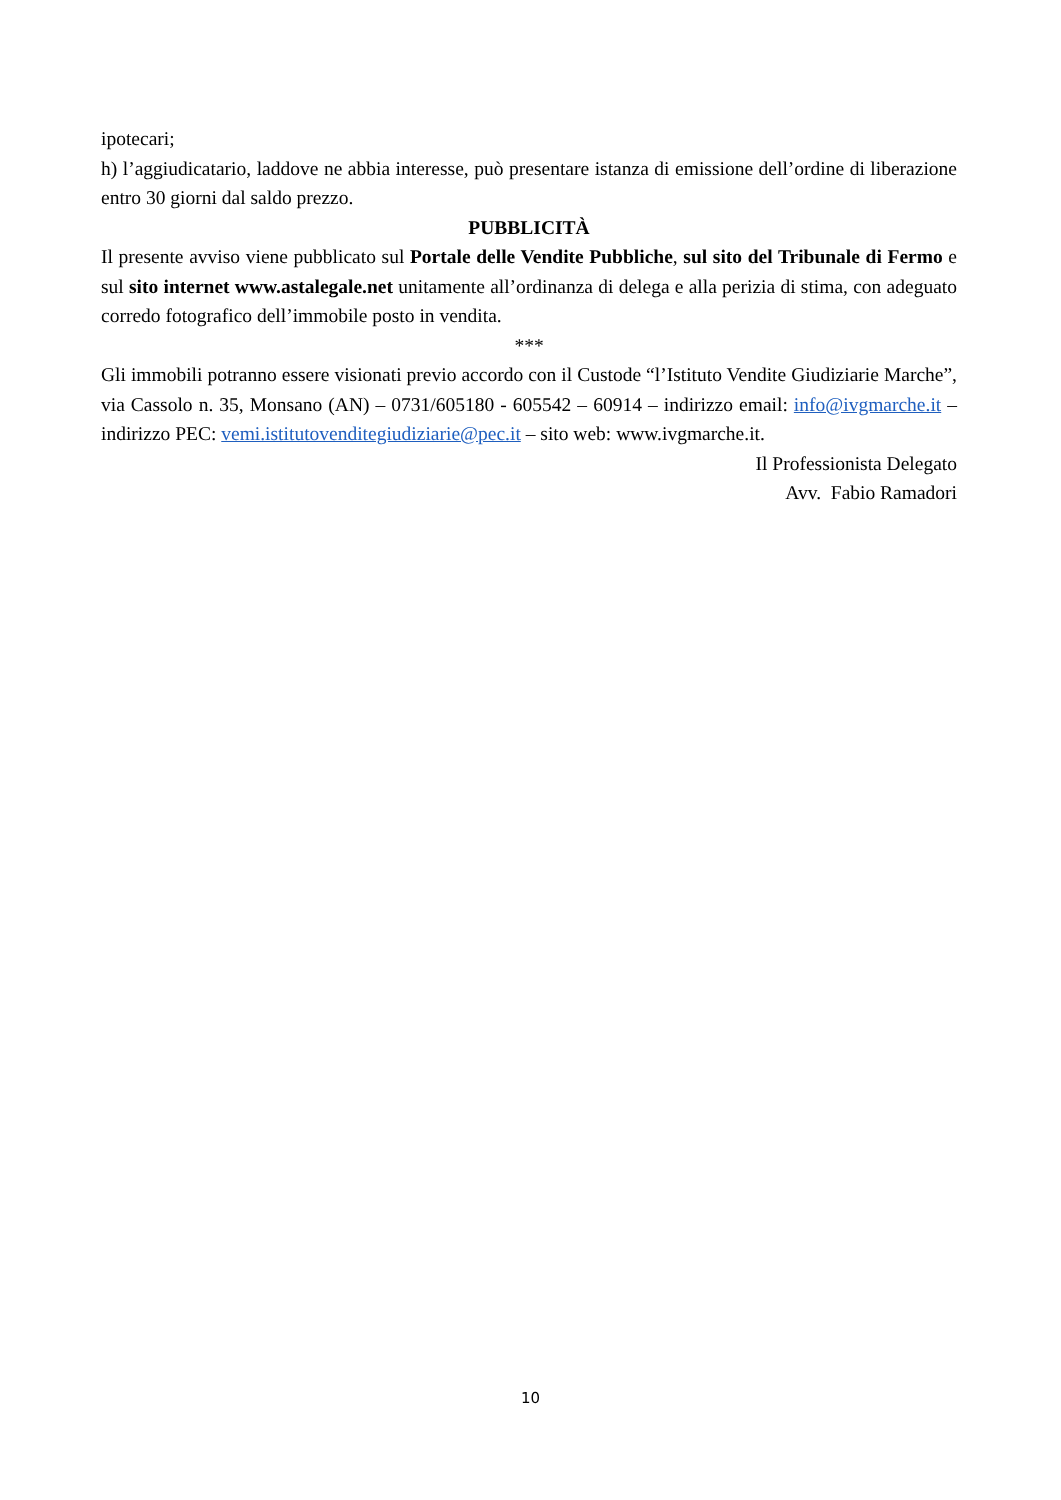ipotecari;
h) l’aggiudicatario, laddove ne abbia interesse, può presentare istanza di emissione dell’ordine di liberazione entro 30 giorni dal saldo prezzo.
PUBBLICITÀ
Il presente avviso viene pubblicato sul Portale delle Vendite Pubbliche, sul sito del Tribunale di Fermo e sul sito internet www.astalegale.net unitamente all’ordinanza di delega e alla perizia di stima, con adeguato corredo fotografico dell’immobile posto in vendita.
***
Gli immobili potranno essere visionati previo accordo con il Custode “l’Istituto Vendite Giudiziarie Marche”, via Cassolo n. 35, Monsano (AN) – 0731/605180 - 605542 – 60914 – indirizzo email: info@ivgmarche.it – indirizzo PEC: vemi.istitutovenditegiudiziarie@pec.it – sito web: www.ivgmarche.it.
Il Professionista Delegato
Avv. Fabio Ramadori
10